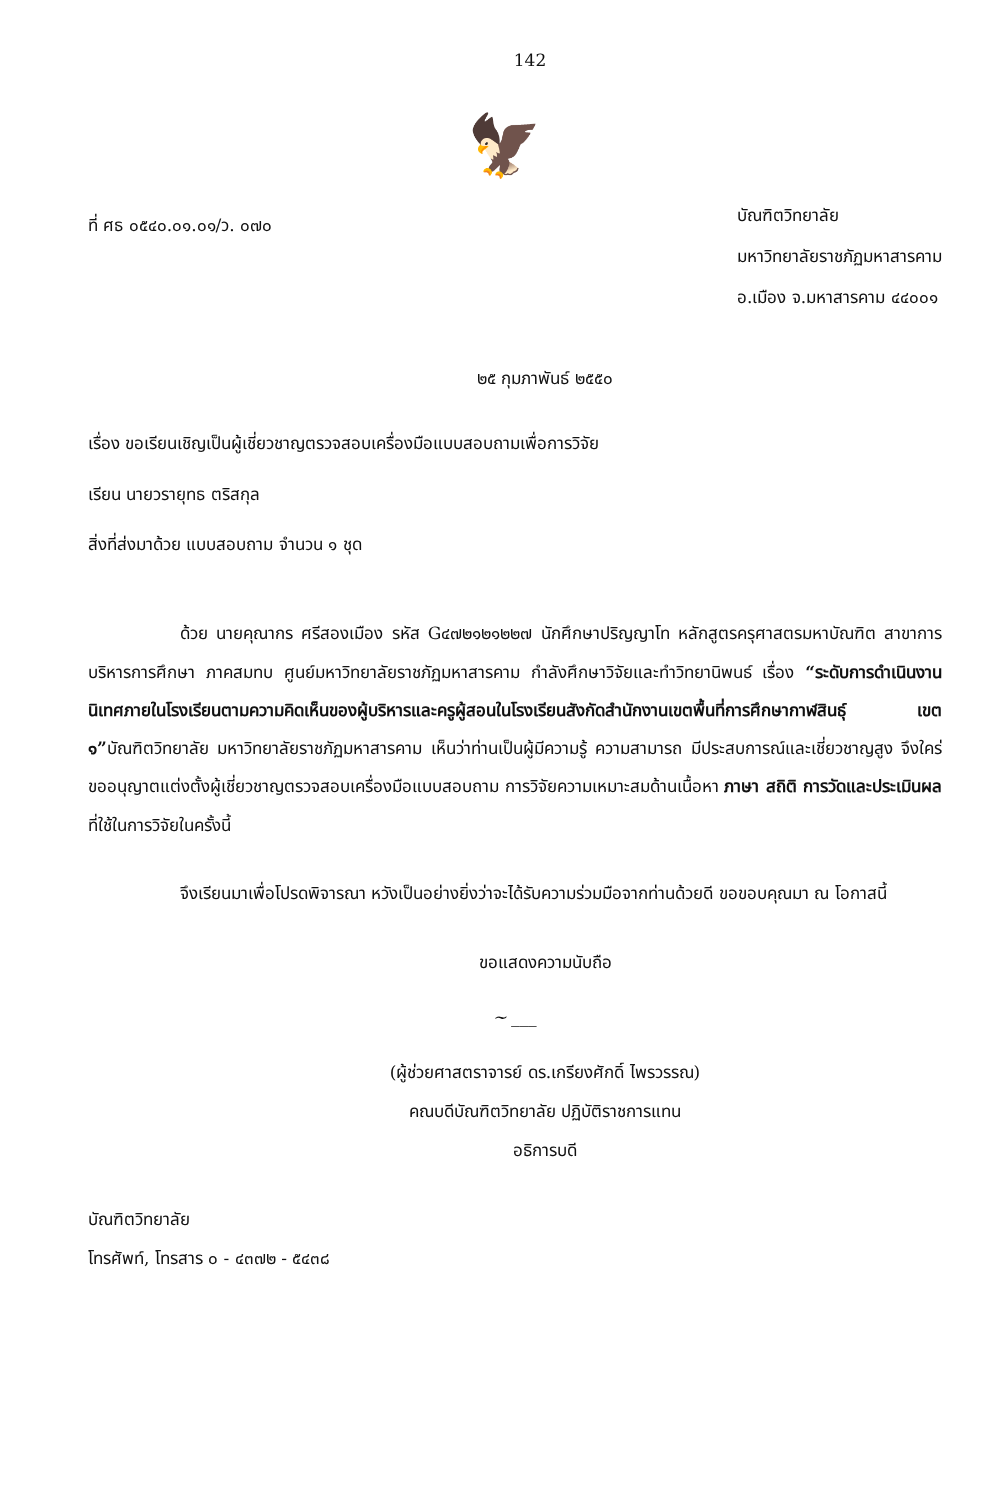142
ที่ ศธ ๐๕๔๐.๐๑.๐๑/ว. ๐๗๐
🦅
บัณฑิตวิทยาลัย
มหาวิทยาลัยราชภัฏมหาสารคาม
อ.เมือง จ.มหาสารคาม ๔๔๐๐๑
๒๕ กุมภาพันธ์ ๒๕๕๐
เรื่อง ขอเรียนเชิญเป็นผู้เชี่ยวชาญตรวจสอบเครื่องมือแบบสอบถามเพื่อการวิจัย
เรียน นายวรายุทธ ตริสกุล
สิ่งที่ส่งมาด้วย แบบสอบถาม จำนวน ๑ ชุด
ด้วย นายคุณากร ศรีสองเมือง รหัส G๔๗๒๑๒๑๒๒๗ นักศึกษาปริญญาโท หลักสูตรครุศาสตรมหาบัณฑิต สาขาการบริหารการศึกษา ภาคสมทบ ศูนย์มหาวิทยาลัยราชภัฏมหาสารคาม กำลังศึกษาวิจัยและทำวิทยานิพนธ์ เรื่อง “ระดับการดำเนินงานนิเทศภายในโรงเรียนตามความคิดเห็นของผู้บริหารและครูผู้สอนในโรงเรียนสังกัดสำนักงานเขตพื้นที่การศึกษากาฬสินธุ์ เขต ๑”บัณฑิตวิทยาลัย มหาวิทยาลัยราชภัฏมหาสารคาม เห็นว่าท่านเป็นผู้มีความรู้ ความสามารถ มีประสบการณ์และเชี่ยวชาญสูง จึงใคร่ขออนุญาตแต่งตั้งผู้เชี่ยวชาญตรวจสอบเครื่องมือแบบสอบถาม การวิจัยความเหมาะสมด้านเนื้อหา ภาษา สถิติ การวัดและประเมินผล ที่ใช้ในการวิจัยในครั้งนี้
จึงเรียนมาเพื่อโปรดพิจารณา หวังเป็นอย่างยิ่งว่าจะได้รับความร่วมมือจากท่านด้วยดี ขอขอบคุณมา ณ โอกาสนี้
ขอแสดงความนับถือ
~ ___
(ผู้ช่วยศาสตราจารย์ ดร.เกรียงศักดิ์ ไพรวรรณ)
คณบดีบัณฑิตวิทยาลัย ปฏิบัติราชการแทน
อธิการบดี
บัณฑิตวิทยาลัย
โทรศัพท์, โทรสาร ๐ - ๔๓๗๒ - ๕๔๓๘